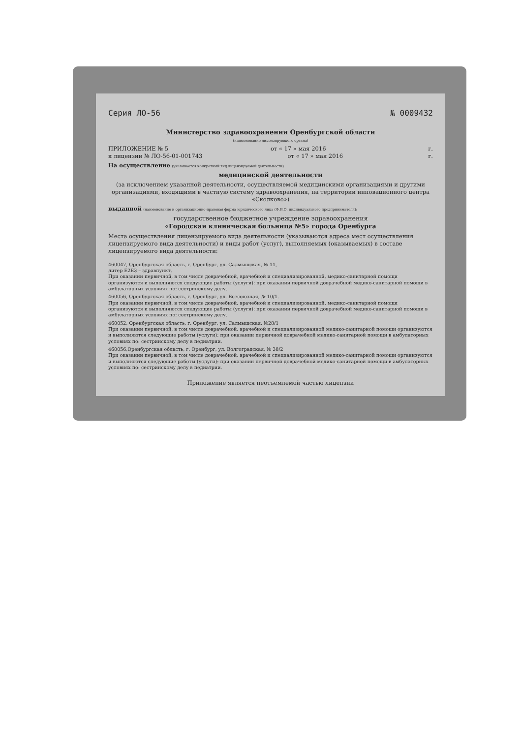Серия ЛО-56 № 0009432
Министерство здравоохранения Оренбургской области
(наименование лицензирующего органа)
ПРИЛОЖЕНИЕ № 5 от « 17 » мая 2016 г.
к лицензии № ЛО-56-01-001743 от « 17 » мая 2016 г.
На осуществление (указывается конкретный вид лицензируемой деятельности)
медицинской деятельности
(за исключением указанной деятельности, осуществляемой медицинскими организациями и другими организациями, входящими в частную систему здравоохранения, на территории инновационного центра «Сколково»)
выданной (наименование и организационно-правовая форма юридического лица (Ф.И.О. индивидуального предпринимателя):
государственное бюджетное учреждение здравоохранения
«Городская клиническая больница №5» города Оренбурга
Места осуществления лицензируемого вида деятельности (указываются адреса мест осуществления лицензируемого вида деятельности) и виды работ (услуг), выполняемых (оказываемых) в составе лицензируемого вида деятельности:
460047, Оренбургская область, г. Оренбург, ул. Салмышская, № 11,
литер Е2Е3 – здравпункт.
При оказании первичной, в том числе доврачебной, врачебной и специализированной, медико-санитарной помощи организуются и выполняются следующие работы (услуги): при оказании первичной доврачебной медико-санитарной помощи в амбулаторных условиях по: сестринскому делу.
460056, Оренбургская область, г. Оренбург, ул. Всесоюзная, № 10/1.
При оказании первичной, в том числе доврачебной, врачебной и специализированной, медико-санитарной помощи организуются и выполняются следующие работы (услуги): при оказании первичной доврачебной медико-санитарной помощи в амбулаторных условиях по: сестринскому делу.
460052, Оренбургская область, г. Оренбург, ул. Салмышская, №28/1
При оказании первичной, в том числе доврачебной, врачебной и специализированной медико-санитарной помощи организуются и выполняются следующие работы (услуги): при оказании первичной доврачебной медико-санитарной помощи в амбулаторных условиях по: сестринскому делу в педиатрии.
460056,Оренбургская область, г. Оренбург, ул. Волгоградская, № 38/2
При оказании первичной, в том числе доврачебной, врачебной и специализированной медико-санитарной помощи организуются и выполняются следующие работы (услуги): при оказании первичной доврачебной медико-санитарной помощи в амбулаторных условиях по: сестринскому делу в педиатрии.
Приложение является неотъемлемой частью лицензии